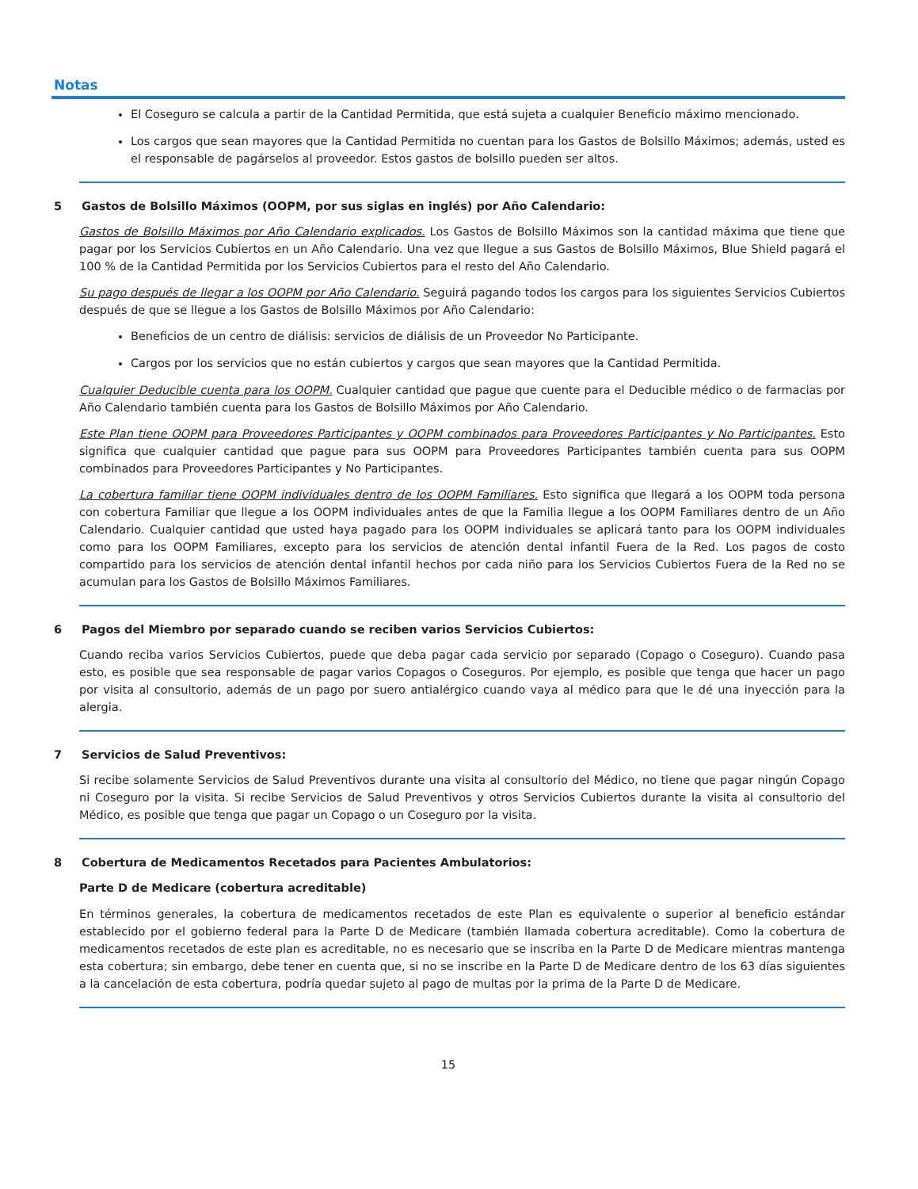Notas
El Coseguro se calcula a partir de la Cantidad Permitida, que está sujeta a cualquier Beneficio máximo mencionado.
Los cargos que sean mayores que la Cantidad Permitida no cuentan para los Gastos de Bolsillo Máximos; además, usted es el responsable de pagárselos al proveedor. Estos gastos de bolsillo pueden ser altos.
5 Gastos de Bolsillo Máximos (OOPM, por sus siglas en inglés) por Año Calendario:
Gastos de Bolsillo Máximos por Año Calendario explicados. Los Gastos de Bolsillo Máximos son la cantidad máxima que tiene que pagar por los Servicios Cubiertos en un Año Calendario. Una vez que llegue a sus Gastos de Bolsillo Máximos, Blue Shield pagará el 100 % de la Cantidad Permitida por los Servicios Cubiertos para el resto del Año Calendario.
Su pago después de llegar a los OOPM por Año Calendario. Seguirá pagando todos los cargos para los siguientes Servicios Cubiertos después de que se llegue a los Gastos de Bolsillo Máximos por Año Calendario:
Beneficios de un centro de diálisis: servicios de diálisis de un Proveedor No Participante.
Cargos por los servicios que no están cubiertos y cargos que sean mayores que la Cantidad Permitida.
Cualquier Deducible cuenta para los OOPM. Cualquier cantidad que pague que cuente para el Deducible médico o de farmacias por Año Calendario también cuenta para los Gastos de Bolsillo Máximos por Año Calendario.
Este Plan tiene OOPM para Proveedores Participantes y OOPM combinados para Proveedores Participantes y No Participantes. Esto significa que cualquier cantidad que pague para sus OOPM para Proveedores Participantes también cuenta para sus OOPM combinados para Proveedores Participantes y No Participantes.
La cobertura familiar tiene OOPM individuales dentro de los OOPM Familiares. Esto significa que llegará a los OOPM toda persona con cobertura Familiar que llegue a los OOPM individuales antes de que la Familia llegue a los OOPM Familiares dentro de un Año Calendario. Cualquier cantidad que usted haya pagado para los OOPM individuales se aplicará tanto para los OOPM individuales como para los OOPM Familiares, excepto para los servicios de atención dental infantil Fuera de la Red. Los pagos de costo compartido para los servicios de atención dental infantil hechos por cada niño para los Servicios Cubiertos Fuera de la Red no se acumulan para los Gastos de Bolsillo Máximos Familiares.
6 Pagos del Miembro por separado cuando se reciben varios Servicios Cubiertos:
Cuando reciba varios Servicios Cubiertos, puede que deba pagar cada servicio por separado (Copago o Coseguro). Cuando pasa esto, es posible que sea responsable de pagar varios Copagos o Coseguros. Por ejemplo, es posible que tenga que hacer un pago por visita al consultorio, además de un pago por suero antialérgico cuando vaya al médico para que le dé una inyección para la alergia.
7 Servicios de Salud Preventivos:
Si recibe solamente Servicios de Salud Preventivos durante una visita al consultorio del Médico, no tiene que pagar ningún Copago ni Coseguro por la visita. Si recibe Servicios de Salud Preventivos y otros Servicios Cubiertos durante la visita al consultorio del Médico, es posible que tenga que pagar un Copago o un Coseguro por la visita.
8 Cobertura de Medicamentos Recetados para Pacientes Ambulatorios:
Parte D de Medicare (cobertura acreditable)
En términos generales, la cobertura de medicamentos recetados de este Plan es equivalente o superior al beneficio estándar establecido por el gobierno federal para la Parte D de Medicare (también llamada cobertura acreditable). Como la cobertura de medicamentos recetados de este plan es acreditable, no es necesario que se inscriba en la Parte D de Medicare mientras mantenga esta cobertura; sin embargo, debe tener en cuenta que, si no se inscribe en la Parte D de Medicare dentro de los 63 días siguientes a la cancelación de esta cobertura, podría quedar sujeto al pago de multas por la prima de la Parte D de Medicare.
15